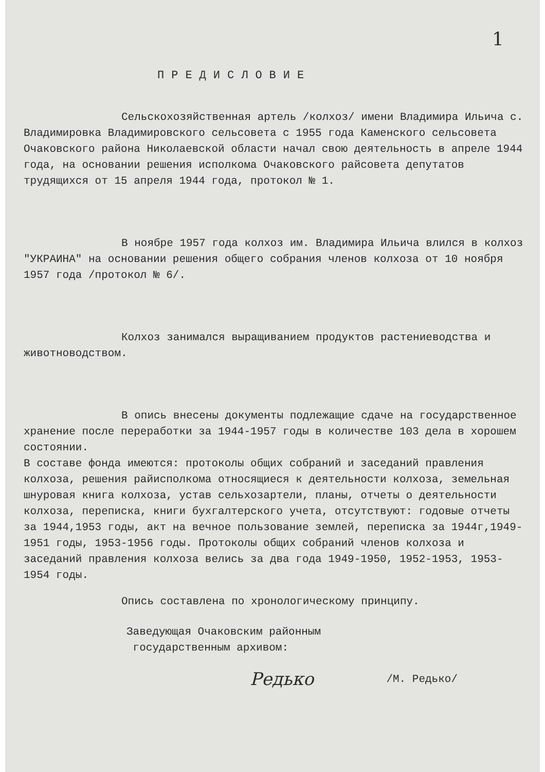1
ПРЕДИСЛОВИЕ
Сельскохозяйственная артель /колхоз/ имени Владимира Ильича с. Владимировка Владимировского сельсовета с 1955 года Каменского сельсовета Очаковского района Николаевской области начал свою деятельность в апреле 1944 года, на основании решения исполкома Очаковского райсовета депутатов трудящихся от 15 апреля 1944 года, протокол № 1.
В ноябре 1957 года колхоз им. Владимира Ильича влился в колхоз "УКРАИНА" на основании решения общего собрания членов колхоза от 10 ноября 1957 года /протокол № 6/.
Колхоз занимался выращиванием продуктов растениеводства и животноводством.
В опись внесены документы подлежащие сдаче на государственное хранение после переработки за 1944-1957 годы в количестве 103 дела в хорошем состоянии.
В составе фонда имеются: протоколы общих собраний и заседаний правления колхоза, решения райисполкома относящиеся к деятельности колхоза, земельная шнуровая книга колхоза, устав сельхозартели, планы, отчеты о деятельности колхоза, переписка, книги бухгалтерского учета, отсутствуют: годовые отчеты за 1944,1953 годы, акт на вечное пользование землей, переписка за 1944г,1949-1951 годы, 1953-1956 годы. Протоколы общих собраний членов колхоза и заседаний правления колхоза велись за два года 1949-1950, 1952-1953, 1953-1954 годы.
Опись составлена по хронологическому принципу.
Заведующая Очаковским районным
государственным архивом:
Редько /М. Редько/